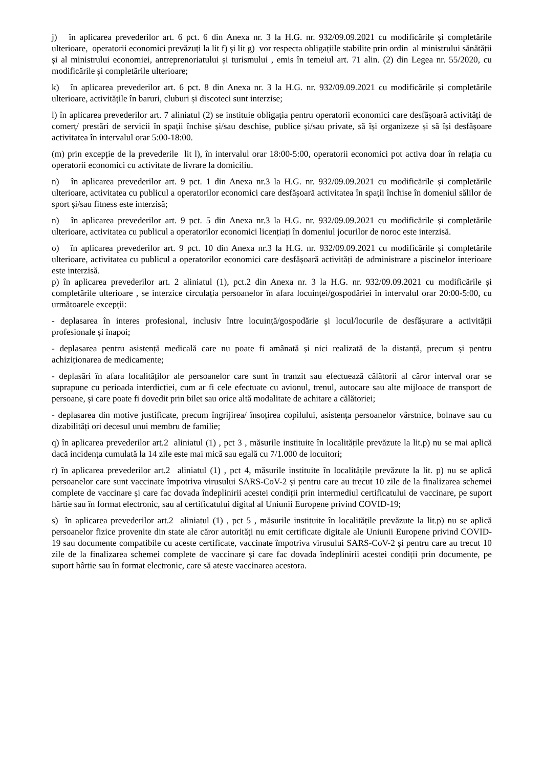j) în aplicarea prevederilor art. 6 pct. 6 din Anexa nr. 3 la H.G. nr. 932/09.09.2021 cu modificările și completările ulterioare, operatorii economici prevăzuți la lit f) și lit g) vor respecta obligațiile stabilite prin ordin al ministrului sănătății și al ministrului economiei, antreprenoriatului și turismului , emis în temeiul art. 71 alin. (2) din Legea nr. 55/2020, cu modificările și completările ulterioare;
k) în aplicarea prevederilor art. 6 pct. 8 din Anexa nr. 3 la H.G. nr. 932/09.09.2021 cu modificările și completările ulterioare, activitățile în baruri, cluburi și discoteci sunt interzise;
l) în aplicarea prevederilor art. 7 aliniatul (2) se instituie obligația pentru operatorii economici care desfășoară activități de comerț/ prestări de servicii în spații închise și/sau deschise, publice și/sau private, să își organizeze și să își desfășoare activitatea în intervalul orar 5:00-18:00.
(m) prin excepție de la prevederile lit l), în intervalul orar 18:00-5:00, operatorii economici pot activa doar în relația cu operatorii economici cu activitate de livrare la domiciliu.
n) în aplicarea prevederilor art. 9 pct. 1 din Anexa nr.3 la H.G. nr. 932/09.09.2021 cu modificările și completările ulterioare, activitatea cu publicul a operatorilor economici care desfășoară activitatea în spații închise în domeniul sălilor de sport și/sau fitness este interzisă;
n) în aplicarea prevederilor art. 9 pct. 5 din Anexa nr.3 la H.G. nr. 932/09.09.2021 cu modificările și completările ulterioare, activitatea cu publicul a operatorilor economici licențiați în domeniul jocurilor de noroc este interzisă.
o) în aplicarea prevederilor art. 9 pct. 10 din Anexa nr.3 la H.G. nr. 932/09.09.2021 cu modificările și completările ulterioare, activitatea cu publicul a operatorilor economici care desfășoară activități de administrare a piscinelor interioare este interzisă.
p) în aplicarea prevederilor art. 2 aliniatul (1), pct.2 din Anexa nr. 3 la H.G. nr. 932/09.09.2021 cu modificările și completările ulterioare , se interzice circulația persoanelor în afara locuinței/gospodăriei în intervalul orar 20:00-5:00, cu următoarele excepții:
- deplasarea în interes profesional, inclusiv între locuință/gospodărie și locul/locurile de desfășurare a activității profesionale și înapoi;
- deplasarea pentru asistență medicală care nu poate fi amânată și nici realizată de la distanță, precum și pentru achiziționarea de medicamente;
- deplasări în afara localităților ale persoanelor care sunt în tranzit sau efectuează călătorii al căror interval orar se suprapune cu perioada interdicției, cum ar fi cele efectuate cu avionul, trenul, autocare sau alte mijloace de transport de persoane, și care poate fi dovedit prin bilet sau orice altă modalitate de achitare a călătoriei;
- deplasarea din motive justificate, precum îngrijirea/ însoțirea copilului, asistența persoanelor vârstnice, bolnave sau cu dizabilități ori decesul unui membru de familie;
q) în aplicarea prevederilor art.2 aliniatul (1) , pct 3 , măsurile instituite în localitățile prevăzute la lit.p) nu se mai aplică dacă incidența cumulată la 14 zile este mai mică sau egală cu 7/1.000 de locuitori;
r) în aplicarea prevederilor art.2 aliniatul (1) , pct 4, măsurile instituite în localitățile prevăzute la lit. p) nu se aplică persoanelor care sunt vaccinate împotriva virusului SARS-CoV-2 și pentru care au trecut 10 zile de la finalizarea schemei complete de vaccinare și care fac dovada îndeplinirii acestei condiții prin intermediul certificatului de vaccinare, pe suport hârtie sau în format electronic, sau al certificatului digital al Uniunii Europene privind COVID-19;
s) în aplicarea prevederilor art.2 aliniatul (1) , pct 5 , măsurile instituite în localitățile prevăzute la lit.p) nu se aplică persoanelor fizice provenite din state ale căror autorități nu emit certificate digitale ale Uniunii Europene privind COVID-19 sau documente compatibile cu aceste certificate, vaccinate împotriva virusului SARS-CoV-2 și pentru care au trecut 10 zile de la finalizarea schemei complete de vaccinare și care fac dovada îndeplinirii acestei condiții prin documente, pe suport hârtie sau în format electronic, care să ateste vaccinarea acestora.